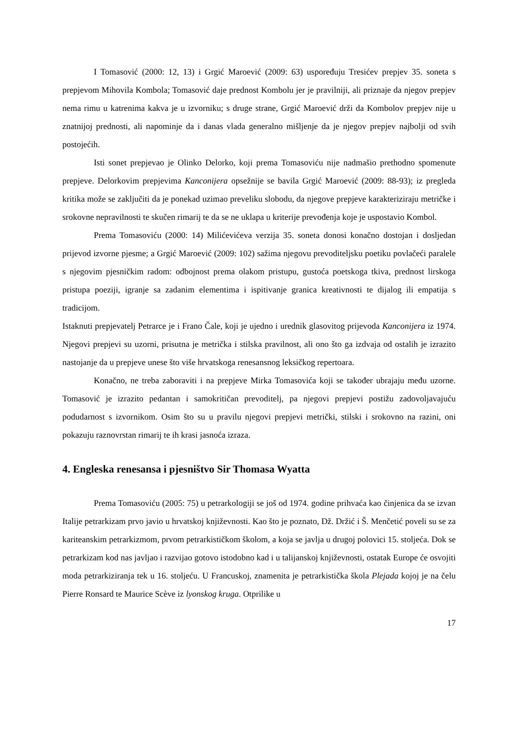I Tomasović (2000: 12, 13) i Grgić Maroević (2009: 63) uspoređuju Tresićev prepjev 35. soneta s prepjevom Mihovila Kombola; Tomasović daje prednost Kombolu jer je pravilniji, ali priznaje da njegov prepjev nema rimu u katrenima kakva je u izvorniku; s druge strane, Grgić Maroević drži da Kombolov prepjev nije u znatnijoj prednosti, ali napominje da i danas vlada generalno mišljenje da je njegov prepjev najbolji od svih postojećih.
Isti sonet prepjevao je Olinko Delorko, koji prema Tomasoviću nije nadmašio prethodno spomenute prepjeve. Delorkovim prepjevima Kanconijera opsežnije se bavila Grgić Maroević (2009: 88-93); iz pregleda kritika može se zaključiti da je ponekad uzimao preveliku slobodu, da njegove prepjeve karakteriziraju metričke i srokovne nepravilnosti te skučen rimarij te da se ne uklapa u kriterije prevođenja koje je uspostavio Kombol.
Prema Tomasoviću (2000: 14) Milićevićeva verzija 35. soneta donosi konačno dostojan i dosljedan prijevod izvorne pjesme; a Grgić Maroević (2009: 102) sažima njegovu prevoditeljsku poetiku povlačeći paralele s njegovim pjesničkim radom: odbojnost prema olakom pristupu, gustoća poetskoga tkiva, prednost lirskoga pristupa poeziji, igranje sa zadanim elementima i ispitivanje granica kreativnosti te dijalog ili empatija s tradicijom.
Istaknuti prepjevatelj Petrarce je i Frano Čale, koji je ujedno i urednik glasovitog prijevoda Kanconijera iz 1974. Njegovi prepjevi su uzorni, prisutna je metrička i stilska pravilnost, ali ono što ga izdvaja od ostalih je izrazito nastojanje da u prepjeve unese što više hrvatskoga renesansnog leksičkog repertoara.
Konačno, ne treba zaboraviti i na prepjeve Mirka Tomasovića koji se također ubrajaju među uzorne. Tomasović je izrazito pedantan i samokritičan prevoditelj, pa njegovi prepjevi postižu zadovoljavajuću podudarnost s izvornikom. Osim što su u pravilu njegovi prepjevi metrički, stilski i srokovno na razini, oni pokazuju raznovrstan rimarij te ih krasi jasnoća izraza.
4. Engleska renesansa i pjesništvo Sir Thomasa Wyatta
Prema Tomasoviću (2005: 75) u petrarkologiji se još od 1974. godine prihvaća kao činjenica da se izvan Italije petrarkizam prvo javio u hrvatskoj književnosti. Kao što je poznato, Dž. Držić i Š. Menčetić poveli su se za kariteanskim petrarkizmom, prvom petrarkističkom školom, a koja se javlja u drugoj polovici 15. stoljeća. Dok se petrarkizam kod nas javljao i razvijao gotovo istodobno kad i u talijanskoj književnosti, ostatak Europe će osvojiti moda petrarkiziranja tek u 16. stoljeću. U Francuskoj, znamenita je petrarkistička škola Plejada kojoj je na čelu Pierre Ronsard te Maurice Scève iz lyonskog kruga. Otprilike u
17